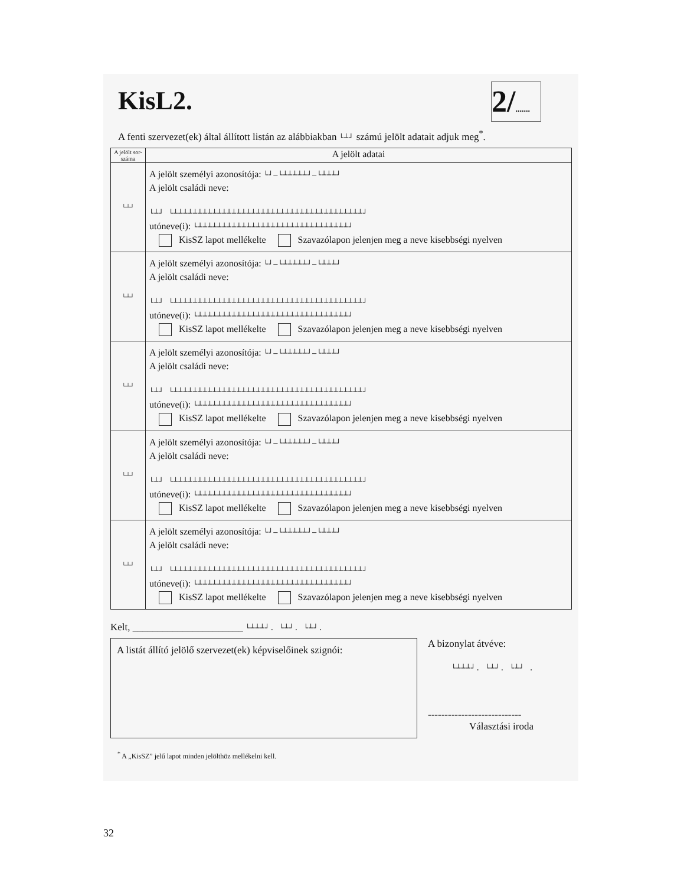KisL2.
2/.......
A fenti szervezet(ek) által állított listán az alábbiakban └┴┘ számú jelölt adatait adjuk meg<sup>*</sup>.
| A jelölt sor-száma | A jelölt adatai |
| --- | --- |
| └┴┘ | A jelölt személyi azonosítója: └┘–└┴┴┴┴┴┘–└┴┴┴┘ A jelölt családi neve: └┴┘ └┴┴┴┴┴┴┴┴┴┴┴┴┴┴┴┴┴┴┴┴┴┴┴┴┴┴┴┴┴┴┴┴┴┴┴┴┴┴┴┘ utóneve(i): └┴┴┴┴┴┴┴┴┴┴┴┴┴┴┴┴┴┴┴┴┴┴┴┴┴┴┴┴┴┴┴┘ KisSZ lapot mellékelte Szavazólapon jelenjen meg a neve kisebbségi nyelven |
| └┴┘ | A jelölt személyi azonosítója: └┘–└┴┴┴┴┴┘–└┴┴┴┘ A jelölt családi neve: └┴┘ └┴┴┴┴┴┴┴┴┴┴┴┴┴┴┴┴┴┴┴┴┴┴┴┴┴┴┴┴┴┴┴┴┴┴┴┴┴┴┴┘ utóneve(i): └┴┴┴┴┴┴┴┴┴┴┴┴┴┴┴┴┴┴┴┴┴┴┴┴┴┴┴┴┴┴┴┘ KisSZ lapot mellékelte Szavazólapon jelenjen meg a neve kisebbségi nyelven |
| └┴┘ | A jelölt személyi azonosítója: └┘–└┴┴┴┴┴┘–└┴┴┴┘ A jelölt családi neve: └┴┘ └┴┴┴┴┴┴┴┴┴┴┴┴┴┴┴┴┴┴┴┴┴┴┴┴┴┴┴┴┴┴┴┴┴┴┴┴┴┴┴┘ utóneve(i): └┴┴┴┴┴┴┴┴┴┴┴┴┴┴┴┴┴┴┴┴┴┴┴┴┴┴┴┴┴┴┴┘ KisSZ lapot mellékelte Szavazólapon jelenjen meg a neve kisebbségi nyelven |
| └┴┘ | A jelölt személyi azonosítója: └┘–└┴┴┴┴┴┘–└┴┴┴┘ A jelölt családi neve: └┴┘ └┴┴┴┴┴┴┴┴┴┴┴┴┴┴┴┴┴┴┴┴┴┴┴┴┴┴┴┴┴┴┴┴┴┴┴┴┴┴┴┘ utóneve(i): └┴┴┴┴┴┴┴┴┴┴┴┴┴┴┴┴┴┴┴┴┴┴┴┴┴┴┴┴┴┴┴┘ KisSZ lapot mellékelte Szavazólapon jelenjen meg a neve kisebbségi nyelven |
| └┴┘ | A jelölt személyi azonosítója: └┘–└┴┴┴┴┴┘–└┴┴┴┘ A jelölt családi neve: └┴┘ └┴┴┴┴┴┴┴┴┴┴┴┴┴┴┴┴┴┴┴┴┴┴┴┴┴┴┴┴┴┴┴┴┴┴┴┴┴┴┴┘ utóneve(i): └┴┴┴┴┴┴┴┴┴┴┴┴┴┴┴┴┴┴┴┴┴┴┴┴┴┴┴┴┴┴┴┘ KisSZ lapot mellékelte Szavazólapon jelenjen meg a neve kisebbségi nyelven |
Kelt, ______________________ └┴┴┴┘. └┴┘. └┴┘.
A listát állító jelölő szervezet(ek) képviselőinek szignói:
A bizonylat átvéve:
└┴┴┴┘. └┴┘. └┴┘ .
----------------------------
Választási iroda
<sup>*</sup> A „KisSZ” jelű lapot minden jelölthöz mellékelni kell.
32